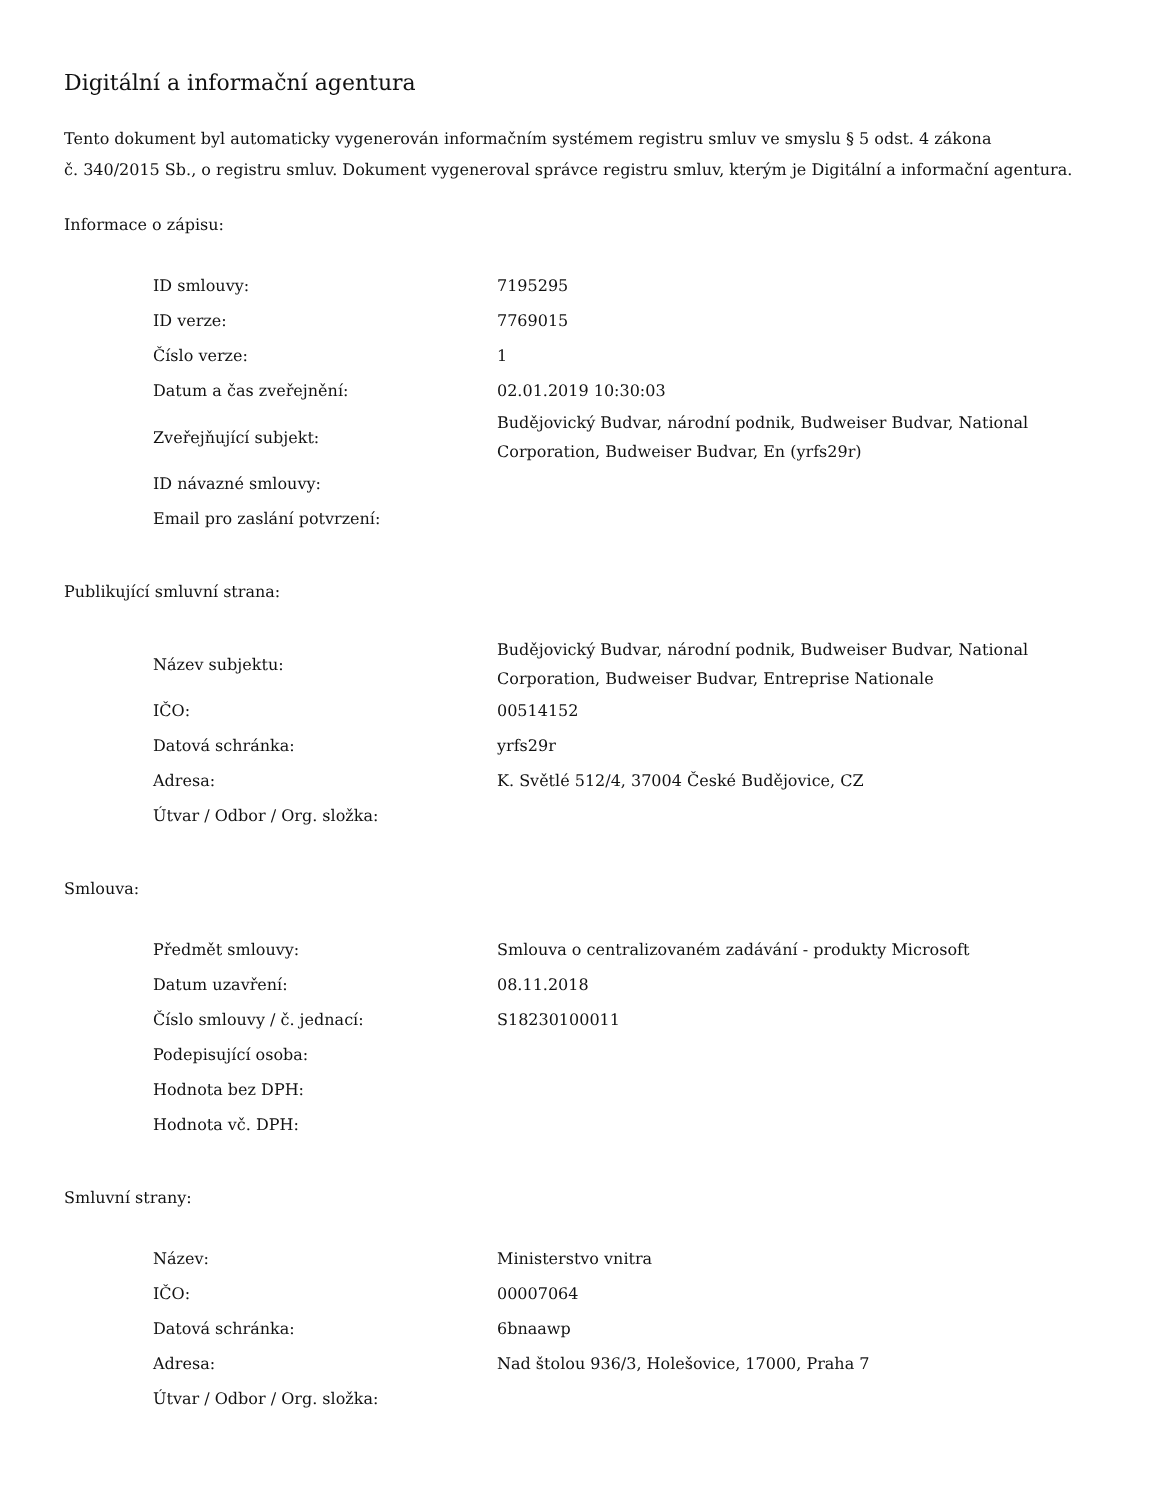Digitální a informační agentura
Tento dokument byl automaticky vygenerován informačním systémem registru smluv ve smyslu § 5 odst. 4 zákona
č. 340/2015 Sb., o registru smluv. Dokument vygeneroval správce registru smluv, kterým je Digitální a informační agentura.
Informace o zápisu:
| ID smlouvy: | 7195295 |
| ID verze: | 7769015 |
| Číslo verze: | 1 |
| Datum a čas zveřejnění: | 02.01.2019 10:30:03 |
| Zveřejňující subjekt: | Budějovický Budvar, národní podnik, Budweiser Budvar, National Corporation, Budweiser Budvar, En (yrfs29r) |
| ID návazné smlouvy: | |
| Email pro zaslání potvrzení: | |
Publikující smluvní strana:
| Název subjektu: | Budějovický Budvar, národní podnik, Budweiser Budvar, National Corporation, Budweiser Budvar, Entreprise Nationale |
| IČO: | 00514152 |
| Datová schránka: | yrfs29r |
| Adresa: | K. Světlé 512/4, 37004 České Budějovice, CZ |
| Útvar / Odbor / Org. složka: | |
Smlouva:
| Předmět smlouvy: | Smlouva o centralizovaném zadávání - produkty Microsoft |
| Datum uzavření: | 08.11.2018 |
| Číslo smlouvy / č. jednací: | S18230100011 |
| Podepisující osoba: | |
| Hodnota bez DPH: | |
| Hodnota vč. DPH: | |
Smluvní strany:
| Název: | Ministerstvo vnitra |
| IČO: | 00007064 |
| Datová schránka: | 6bnaawp |
| Adresa: | Nad štolou 936/3, Holešovice, 17000, Praha 7 |
| Útvar / Odbor / Org. složka: | |